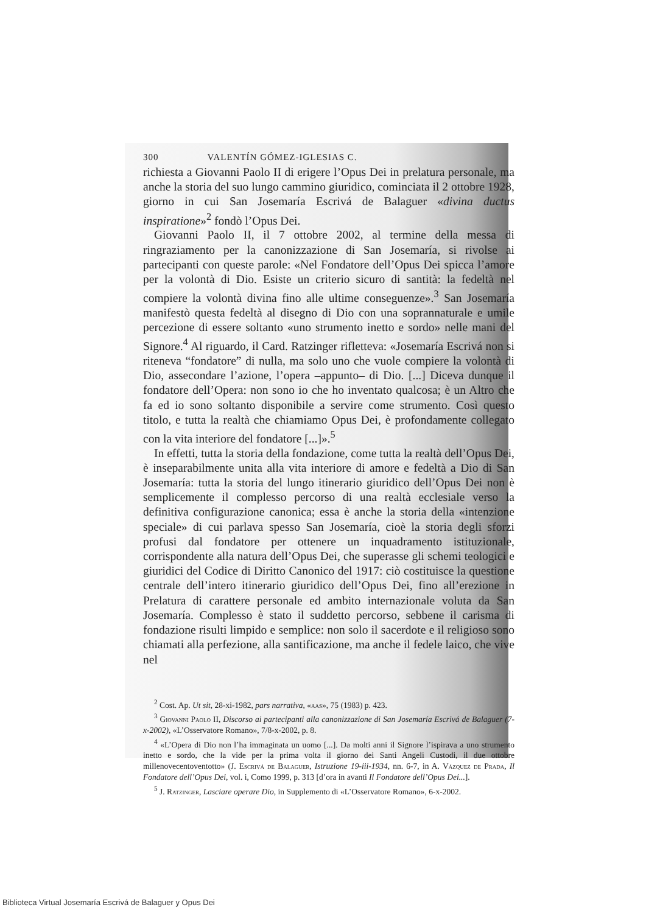300 VALENTÍN GÓMEZ-IGLESIAS C.
richiesta a Giovanni Paolo II di erigere l’Opus Dei in prelatura personale, ma anche la storia del suo lungo cammino giuridico, cominciata il 2 ottobre 1928, giorno in cui San Josemaría Escrivá de Balaguer «divina ductus inspiratione»<sup>2</sup> fondò l’Opus Dei.
Giovanni Paolo II, il 7 ottobre 2002, al termine della messa di ringraziamento per la canonizzazione di San Josemaría, si rivolse ai partecipanti con queste parole: «Nel Fondatore dell’Opus Dei spicca l’amore per la volontà di Dio. Esiste un criterio sicuro di santità: la fedeltà nel compiere la volontà divina fino alle ultime conseguenze».<sup>3</sup> San Josemaría manifestò questa fedeltà al disegno di Dio con una soprannaturale e umile percezione di essere soltanto «uno strumento inetto e sordo» nelle mani del Signore.<sup>4</sup> Al riguardo, il Card. Ratzinger rifletteva: «Josemaría Escrivá non si riteneva “fondatore” di nulla, ma solo uno che vuole compiere la volontà di Dio, assecondare l’azione, l’opera –appunto– di Dio. [...] Diceva dunque il fondatore dell’Opera: non sono io che ho inventato qualcosa; è un Altro che fa ed io sono soltanto disponibile a servire come strumento. Così questo titolo, e tutta la realtà che chiamiamo Opus Dei, è profondamente collegato con la vita interiore del fondatore [...]».<sup>5</sup>
In effetti, tutta la storia della fondazione, come tutta la realtà dell’Opus Dei, è inseparabilmente unita alla vita interiore di amore e fedeltà a Dio di San Josemaría: tutta la storia del lungo itinerario giuridico dell’Opus Dei non è semplicemente il complesso percorso di una realtà ecclesiale verso la definitiva configurazione canonica; essa è anche la storia della «intenzione speciale» di cui parlava spesso San Josemaría, cioè la storia degli sforzi profusi dal fondatore per ottenere un inquadramento istituzionale, corrispondente alla natura dell’Opus Dei, che superasse gli schemi teologici e giuridici del Codice di Diritto Canonico del 1917: ciò costituisce la questione centrale dell’intero itinerario giuridico dell’Opus Dei, fino all’erezione in Prelatura di carattere personale ed ambito internazionale voluta da San Josemaría. Complesso è stato il suddetto percorso, sebbene il carisma di fondazione risulti limpido e semplice: non solo il sacerdote e il religioso sono chiamati alla perfezione, alla santificazione, ma anche il fedele laico, che vive nel
<sup>2</sup> Cost. Ap. Ut sit, 28-xi-1982, pars narrativa, «aas», 75 (1983) p. 423.
<sup>3</sup> Giovanni Paolo II, Discorso ai partecipanti alla canonizzazione di San Josemaría Escrivá de Balaguer (7-x-2002), «L’Osservatore Romano», 7/8-x-2002, p. 8.
<sup>4</sup> «L’Opera di Dio non l’ha immaginata un uomo [...]. Da molti anni il Signore l’ispirava a uno strumento inetto e sordo, che la vide per la prima volta il giorno dei Santi Angeli Custodi, il due ottobre millenovecentoventotto» (J. Escrivá de Balaguer, Istruzione 19-iii-1934, nn. 6-7, in A. Vázquez de Prada, Il Fondatore dell’Opus Dei, vol. i, Como 1999, p. 313 [d’ora in avanti Il Fondatore dell’Opus Dei...].
<sup>5</sup> J. Ratzinger, Lasciare operare Dio, in Supplemento di «L’Osservatore Romano», 6-x-2002.
Biblioteca Virtual Josemaría Escrivá de Balaguer y Opus Dei